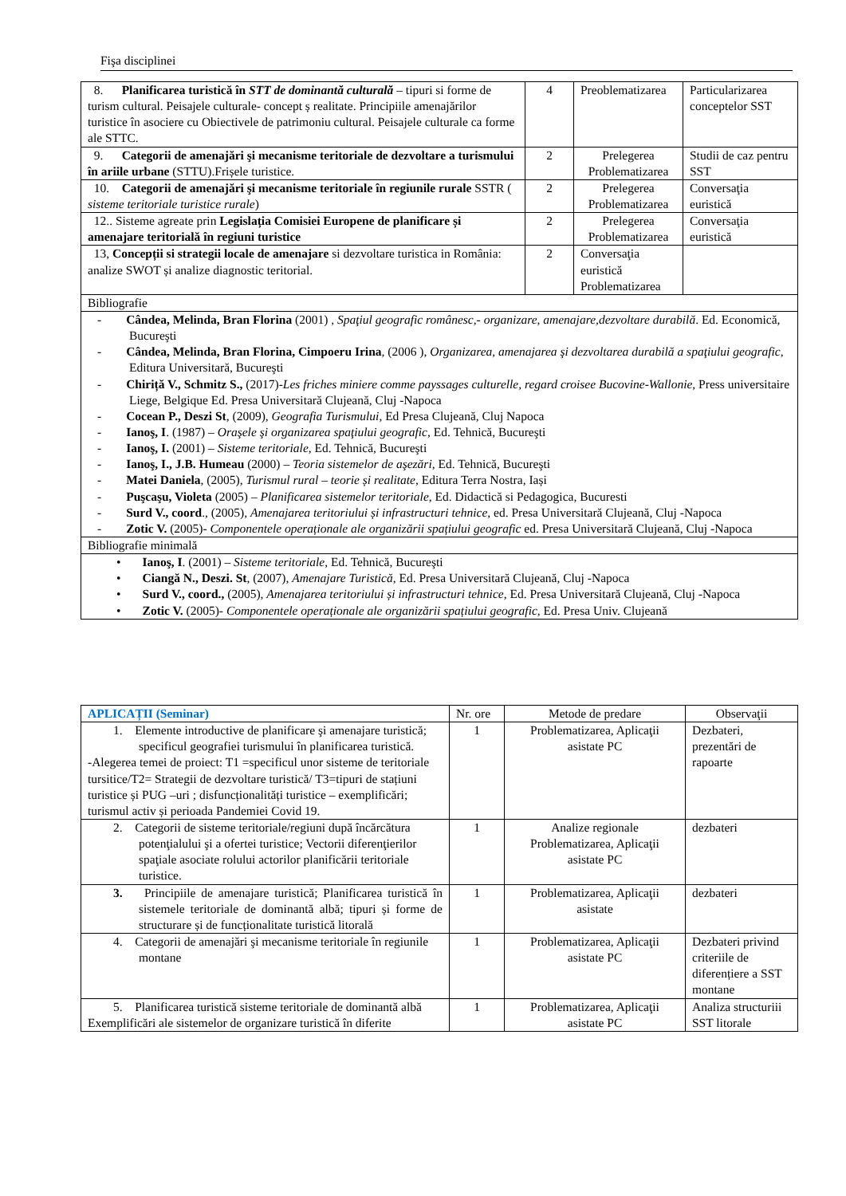Fişa disciplinei
| 8. Planificarea turistică în STT de dominantă culturală – tipuri si forme de turism cultural. Peisajele culturale- concept ș realitate. Principiile amenajărilor turistice în asociere cu Obiectivele de patrimoniu cultural. Peisajele culturale ca forme ale STTC. | 4 | Preoblematizarea | Particularizarea conceptelor SST |
| 9. Categorii de amenajări şi mecanisme teritoriale de dezvoltare a turismului în ariile urbane (STTU).Frișele turistice. | 2 | Prelegerea Problematizarea | Studii de caz pentru SST |
| 10. Categorii de amenajări şi mecanisme teritoriale în regiunile rurale SSTR ( sisteme teritoriale turistice rurale ) | 2 | Prelegerea Problematizarea | Conversaţia euristică |
| 12.. Sisteme agreate prin Legislația Comisiei Europene de planificare și amenajare teritorială în regiuni turistice | 2 | Prelegerea Problematizarea | Conversaţia euristică |
| 13, Concepții si strategii locale de amenajare si dezvoltare turistica in România: analize SWOT și analize diagnostic teritorial. | 2 | Conversaţia euristică Problematizarea | |
| Bibliografie | | | |
| - Cândea, Melinda, Bran Florina (2001) , Spaţiul geografic românesc,- organizare, amenajare,dezvoltare durabilă . Ed. Economică, Bucureşti - Cândea, Melinda, Bran Florina, Cimpoeru Irina , (2006 ), Organizarea, amenajarea şi dezvoltarea durabilă a spaţiului geografic , Editura Universitară, Bucureşti - Chiriță V., Schmitz S., (2017)- Les friches miniere comme payssages culturelle, regard croisee Bucovine-Wallonie , Press universitaire Liege, Belgique Ed. Presa Universitară Clujeană, Cluj -Napoca - Cocean P., Deszi St , (2009), Geografia Turismului , Ed Presa Clujeană, Cluj Napoca - Ianoş, I . (1987) – Oraşele şi organizarea spaţiului geografic , Ed. Tehnică, Bucureşti - Ianoş, I. (2001) – Sisteme teritoriale , Ed. Tehnică, Bucureşti - Ianoş, I., J.B. Humeau (2000) – Teoria sistemelor de aşezări , Ed. Tehnică, Bucureşti - Matei Daniela , (2005), Turismul rural – teorie și realitate , Editura Terra Nostra, Iași - Puşcaşu, Violeta (2005) – Planificarea sistemelor teritoriale , Ed. Didactică si Pedagogica, Bucuresti - Surd V., coord ., (2005), Amenajarea teritoriului și infrastructuri tehnice , ed. Presa Universitară Clujeană, Cluj -Napoca - Zotic V. (2005)- Componentele operaționale ale organizării spațiului geografic ed. Presa Universitară Clujeană, Cluj -Napoca | | | |
| Bibliografie minimală | | | |
| • Ianoş, I . (2001) – Sisteme teritoriale , Ed. Tehnică, Bucureşti • Ciangă N., Deszi. St , (2007), Amenajare Turistică , Ed. Presa Universitară Clujeană, Cluj -Napoca • Surd V., coord., (2005), Amenajarea teritoriului și infrastructuri tehnice , Ed. Presa Universitară Clujeană, Cluj -Napoca • Zotic V. (2005)- Componentele operaționale ale organizării spațiului geografic, Ed. Presa Univ. Clujeană | | | |
| APLICAȚII (Seminar) | Nr. ore | Metode de predare | Observaţii |
| --- | --- | --- | --- |
| 1. Elemente introductive de planificare şi amenajare turistică; specificul geografiei turismului în planificarea turistică. -Alegerea temei de proiect: T1 =specificul unor sisteme de teritoriale tursitice/T2= Strategii de dezvoltare turistică/ T3=tipuri de stațiuni turistice și PUG –uri ; disfuncționalități turistice – exemplificări; turismul activ și perioada Pandemiei Covid 19. | 1 | Problematizarea, Aplicaţii asistate PC | Dezbateri, prezentări de rapoarte |
| 2. Categorii de sisteme teritoriale/regiuni după încărcătura potenţialului şi a ofertei turistice; Vectorii diferenţierilor spaţiale asociate rolului actorilor planificării teritoriale turistice. | 1 | Analize regionale Problematizarea, Aplicaţii asistate PC | dezbateri |
| 3. Principiile de amenajare turistică; Planificarea turistică în sistemele teritoriale de dominantă albă; tipuri și forme de structurare și de funcționalitate turistică litorală | 1 | Problematizarea, Aplicaţii asistate | dezbateri |
| 4. Categorii de amenajări şi mecanisme teritoriale în regiunile montane | 1 | Problematizarea, Aplicaţii asistate PC | Dezbateri privind criteriile de diferențiere a SST montane |
| 5. Planificarea turistică sisteme teritoriale de dominantă albă Exemplificări ale sistemelor de organizare turistică în diferite | 1 | Problematizarea, Aplicaţii asistate PC | Analiza structuriii SST litorale |